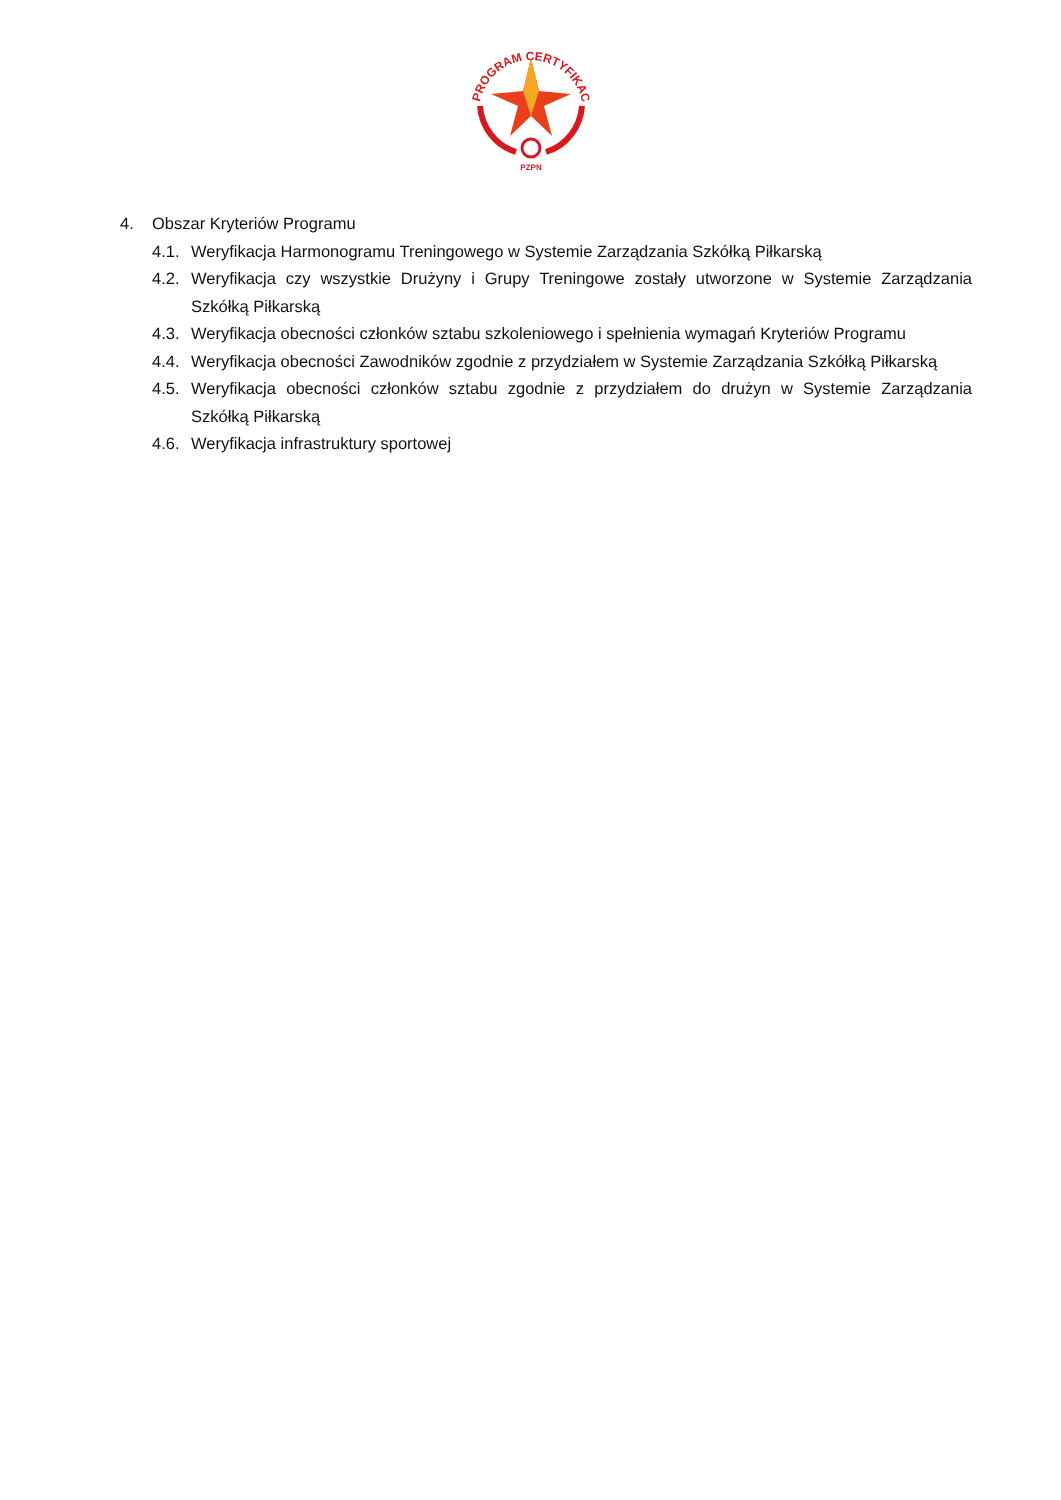PROGRAM CERTYFIKACJI
PZPN
4. Obszar Kryteriów Programu
4.1. Weryfikacja Harmonogramu Treningowego w Systemie Zarządzania Szkółką Piłkarską
4.2. Weryfikacja czy wszystkie Drużyny i Grupy Treningowe zostały utworzone w Systemie Zarządzania Szkółką Piłkarską
4.3. Weryfikacja obecności członków sztabu szkoleniowego i spełnienia wymagań Kryteriów Programu
4.4. Weryfikacja obecności Zawodników zgodnie z przydziałem w Systemie Zarządzania Szkółką Piłkarską
4.5. Weryfikacja obecności członków sztabu zgodnie z przydziałem do drużyn w Systemie Zarządzania Szkółką Piłkarską
4.6. Weryfikacja infrastruktury sportowej